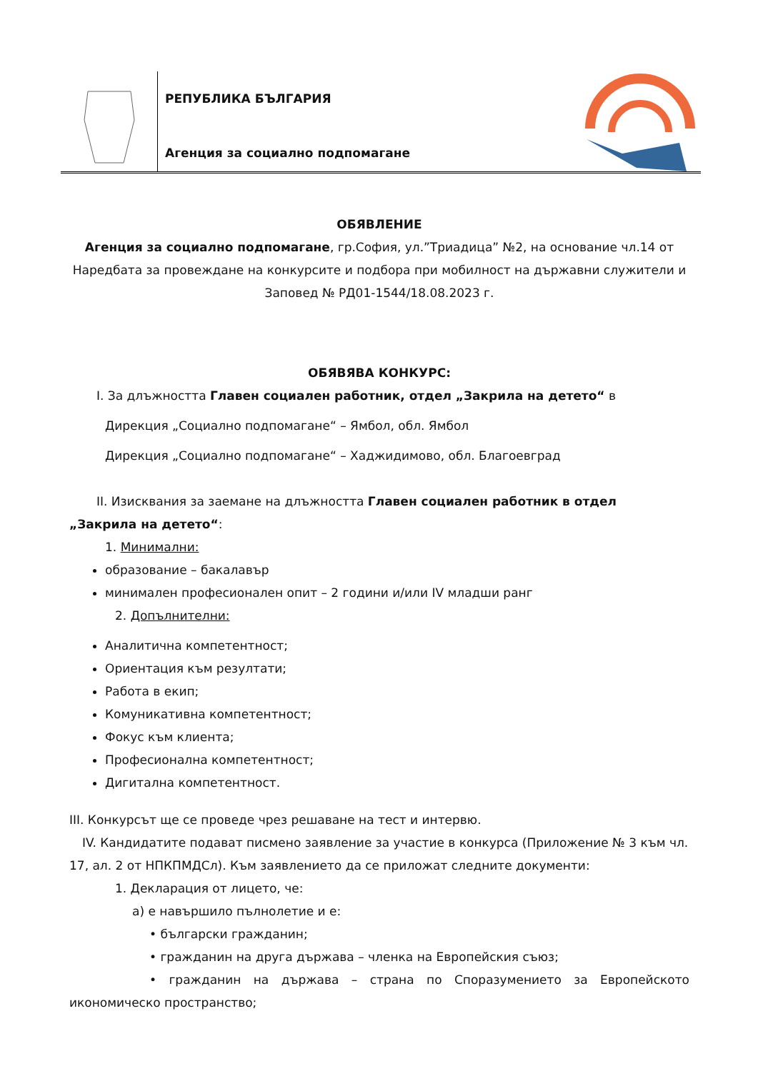РЕПУБЛИКА БЪЛГАРИЯ
Агенция за социално подпомагане
ОБЯВЛЕНИЕ
Агенция за социално подпомагане, гр.София, ул.”Триадица” №2, на основание чл.14 от Наредбата за провеждане на конкурсите и подбора при мобилност на държавни служители и Заповед № РД01-1544/18.08.2023 г.
ОБЯВЯВА КОНКУРС:
I. За длъжността Главен социален работник, отдел „Закрила на детето“ в
Дирекция „Социално подпомагане“ – Ямбол, обл. Ямбол
Дирекция „Социално подпомагане“ – Хаджидимово, обл. Благоевград
II. Изисквания за заемане на длъжността Главен социален работник в отдел
„Закрила на детето“:
1. Минимални:
образование – бакалавър
минимален професионален опит – 2 години и/или IV младши ранг
2. Допълнителни:
Аналитична компетентност;
Ориентация към резултати;
Работа в екип;
Комуникативна компетентност;
Фокус към клиента;
Професионална компетентност;
Дигитална компетентност.
III. Конкурсът ще се проведе чрез решаване на тест и интервю.
IV. Кандидатите подават писмено заявление за участие в конкурса (Приложение № 3 към чл. 17, ал. 2 от НПКПМДСл). Към заявлението да се приложат следните документи:
1. Декларация от лицето, че:
а) е навършило пълнолетие и е:
• български гражданин;
• гражданин на друга държава – членка на Европейския съюз;
• гражданин на държава – страна по Споразумението за Европейското икономическо пространство;